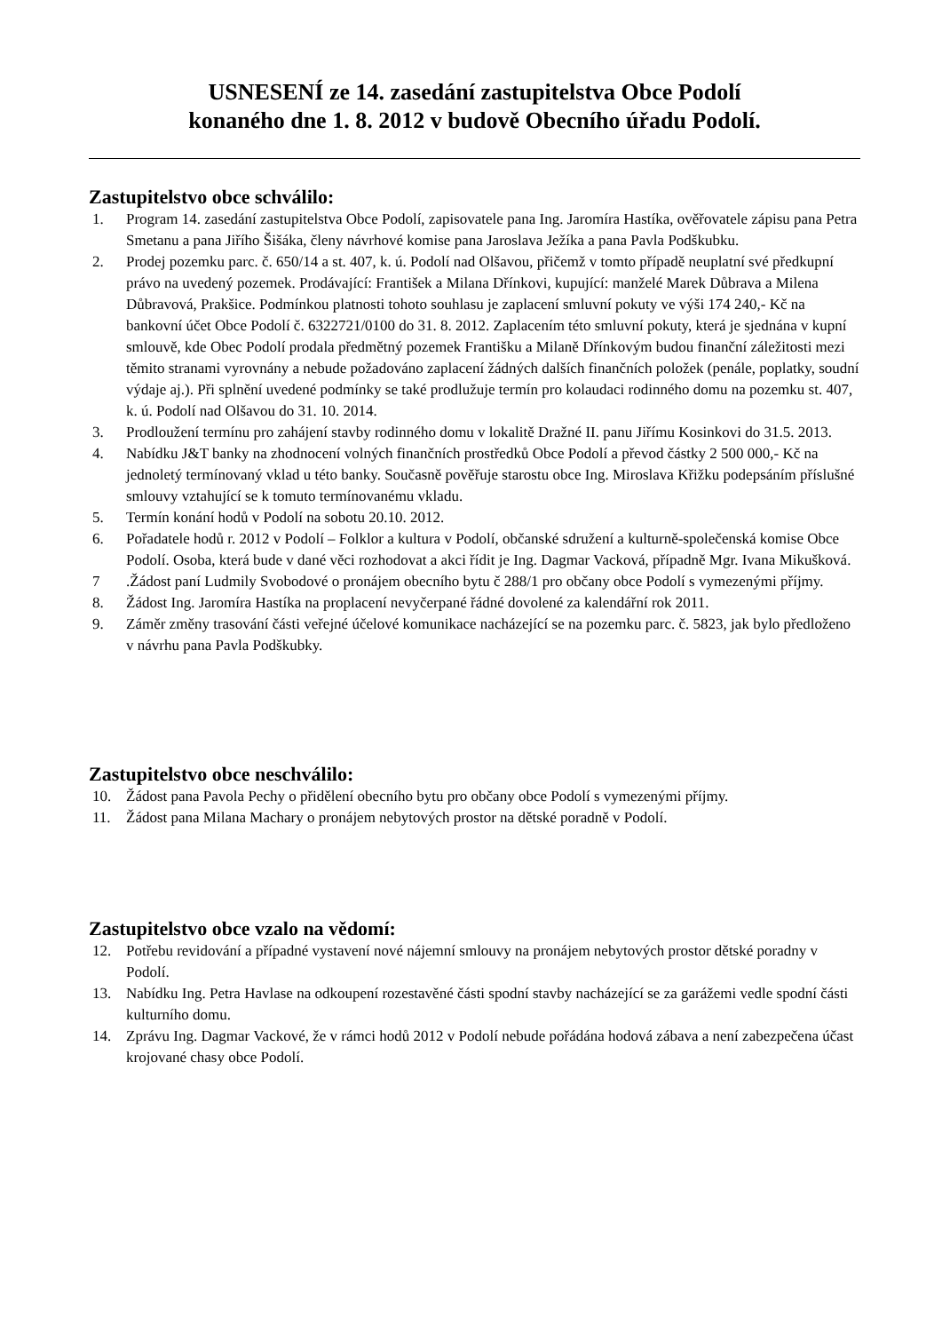USNESENÍ ze 14. zasedání zastupitelstva Obce Podolí
konaného dne 1. 8. 2012 v budově Obecního úřadu Podolí.
Zastupitelstvo obce schválilo:
1. Program 14. zasedání zastupitelstva Obce Podolí, zapisovatele pana Ing. Jaromíra Hastíka, ověřovatele zápisu pana Petra Smetanu a pana Jiřího Šišáka, členy návrhové komise pana Jaroslava Ježíka a pana Pavla Podškubku.
2. Prodej pozemku parc. č. 650/14 a st. 407, k. ú. Podolí nad Olšavou, přičemž v tomto případě neuplatní své předkupní právo na uvedený pozemek. Prodávající: František a Milana Dřínkovi, kupující: manželé Marek Důbrava a Milena Důbravová, Prakšice. Podmínkou platnosti tohoto souhlasu je zaplacení smluvní pokuty ve výši 174 240,- Kč na bankovní účet Obce Podolí č. 6322721/0100 do 31. 8. 2012. Zaplacením této smluvní pokuty, která je sjednána v kupní smlouvě, kde Obec Podolí prodala předmětný pozemek Františku a Milaně Dřínkovým budou finanční záležitosti mezi těmito stranami vyrovnány a nebude požadováno zaplacení žádných dalších finančních položek (penále, poplatky, soudní výdaje aj.). Při splnění uvedené podmínky se také prodlužuje termín pro kolaudaci rodinného domu na pozemku st. 407, k. ú. Podolí nad Olšavou do 31. 10. 2014.
3. Prodloužení termínu pro zahájení stavby rodinného domu v lokalitě Dražné II. panu Jiřímu Kosinkovi do 31.5. 2013.
4. Nabídku J&T banky na zhodnocení volných finančních prostředků Obce Podolí a převod částky 2 500 000,- Kč na jednoletý termínovaný vklad u této banky. Současně pověřuje starostu obce Ing. Miroslava Křižku podepsáním příslušné smlouvy vztahující se k tomuto termínovanému vkladu.
5. Termín konání hodů v Podolí na sobotu 20.10. 2012.
6. Pořadatele hodů r. 2012 v Podolí – Folklor a kultura v Podolí, občanské sdružení a kulturně-společenská komise Obce Podolí. Osoba, která bude v dané věci rozhodovat a akci řídit je Ing. Dagmar Vacková, případně Mgr. Ivana Mikušková.
7.Žádost paní Ludmily Svobodové o pronájem obecního bytu č 288/1 pro občany obce Podolí s vymezenými příjmy.
8. Žádost Ing. Jaromíra Hastíka na proplacení nevyčerpané řádné dovolené za kalendářní rok 2011.
9. Záměr změny trasování části veřejné účelové komunikace nacházející se na pozemku parc. č. 5823, jak bylo předloženo v návrhu pana Pavla Podškubky.
Zastupitelstvo obce neschválilo:
10. Žádost pana Pavola Pechy o přidělení obecního bytu pro občany obce Podolí s vymezenými příjmy.
11. Žádost pana Milana Machary o pronájem nebytových prostor na dětské poradně v Podolí.
Zastupitelstvo obce vzalo na vědomí:
12. Potřebu revidování a případné vystavení nové nájemní smlouvy na pronájem nebytových prostor dětské poradny v Podolí.
13. Nabídku Ing. Petra Havlase na odkoupení rozestavěné části spodní stavby nacházející se za garážemi vedle spodní části kulturního domu.
14. Zprávu Ing. Dagmar Vackové, že v rámci hodů 2012 v Podolí nebude pořádána hodová zábava a není zabezpečena účast krojované chasy obce Podolí.